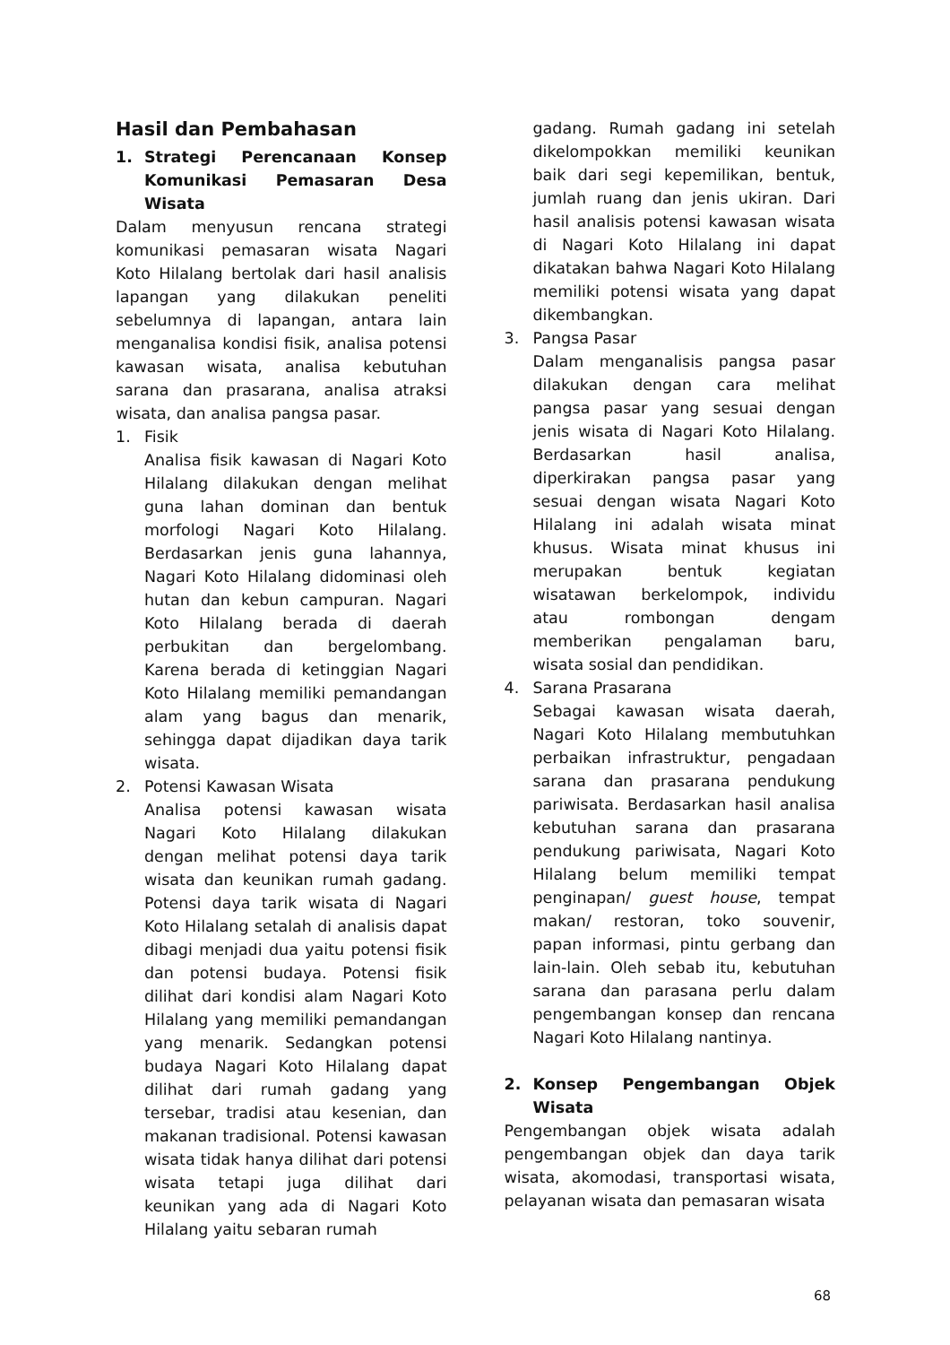Hasil dan Pembahasan
1. Strategi Perencanaan Konsep Komunikasi Pemasaran Desa Wisata
Dalam menyusun rencana strategi komunikasi pemasaran wisata Nagari Koto Hilalang bertolak dari hasil analisis lapangan yang dilakukan peneliti sebelumnya di lapangan, antara lain menganalisa kondisi fisik, analisa potensi kawasan wisata, analisa kebutuhan sarana dan prasarana, analisa atraksi wisata, dan analisa pangsa pasar.
1. Fisik
Analisa fisik kawasan di Nagari Koto Hilalang dilakukan dengan melihat guna lahan dominan dan bentuk morfologi Nagari Koto Hilalang. Berdasarkan jenis guna lahannya, Nagari Koto Hilalang didominasi oleh hutan dan kebun campuran. Nagari Koto Hilalang berada di daerah perbukitan dan bergelombang. Karena berada di ketinggian Nagari Koto Hilalang memiliki pemandangan alam yang bagus dan menarik, sehingga dapat dijadikan daya tarik wisata.
2. Potensi Kawasan Wisata
Analisa potensi kawasan wisata Nagari Koto Hilalang dilakukan dengan melihat potensi daya tarik wisata dan keunikan rumah gadang. Potensi daya tarik wisata di Nagari Koto Hilalang setalah di analisis dapat dibagi menjadi dua yaitu potensi fisik dan potensi budaya. Potensi fisik dilihat dari kondisi alam Nagari Koto Hilalang yang memiliki pemandangan yang menarik. Sedangkan potensi budaya Nagari Koto Hilalang dapat dilihat dari rumah gadang yang tersebar, tradisi atau kesenian, dan makanan tradisional. Potensi kawasan wisata tidak hanya dilihat dari potensi wisata tetapi juga dilihat dari keunikan yang ada di Nagari Koto Hilalang yaitu sebaran rumah
gadang. Rumah gadang ini setelah dikelompokkan memiliki keunikan baik dari segi kepemilikan, bentuk, jumlah ruang dan jenis ukiran. Dari hasil analisis potensi kawasan wisata di Nagari Koto Hilalang ini dapat dikatakan bahwa Nagari Koto Hilalang memiliki potensi wisata yang dapat dikembangkan.
3. Pangsa Pasar
Dalam menganalisis pangsa pasar dilakukan dengan cara melihat pangsa pasar yang sesuai dengan jenis wisata di Nagari Koto Hilalang. Berdasarkan hasil analisa, diperkirakan pangsa pasar yang sesuai dengan wisata Nagari Koto Hilalang ini adalah wisata minat khusus. Wisata minat khusus ini merupakan bentuk kegiatan wisatawan berkelompok, individu atau rombongan dengam memberikan pengalaman baru, wisata sosial dan pendidikan.
4. Sarana Prasarana
Sebagai kawasan wisata daerah, Nagari Koto Hilalang membutuhkan perbaikan infrastruktur, pengadaan sarana dan prasarana pendukung pariwisata. Berdasarkan hasil analisa kebutuhan sarana dan prasarana pendukung pariwisata, Nagari Koto Hilalang belum memiliki tempat penginapan/ guest house, tempat makan/ restoran, toko souvenir, papan informasi, pintu gerbang dan lain-lain. Oleh sebab itu, kebutuhan sarana dan parasana perlu dalam pengembangan konsep dan rencana Nagari Koto Hilalang nantinya.
2. Konsep Pengembangan Objek Wisata
Pengembangan objek wisata adalah pengembangan objek dan daya tarik wisata, akomodasi, transportasi wisata, pelayanan wisata dan pemasaran wisata
68